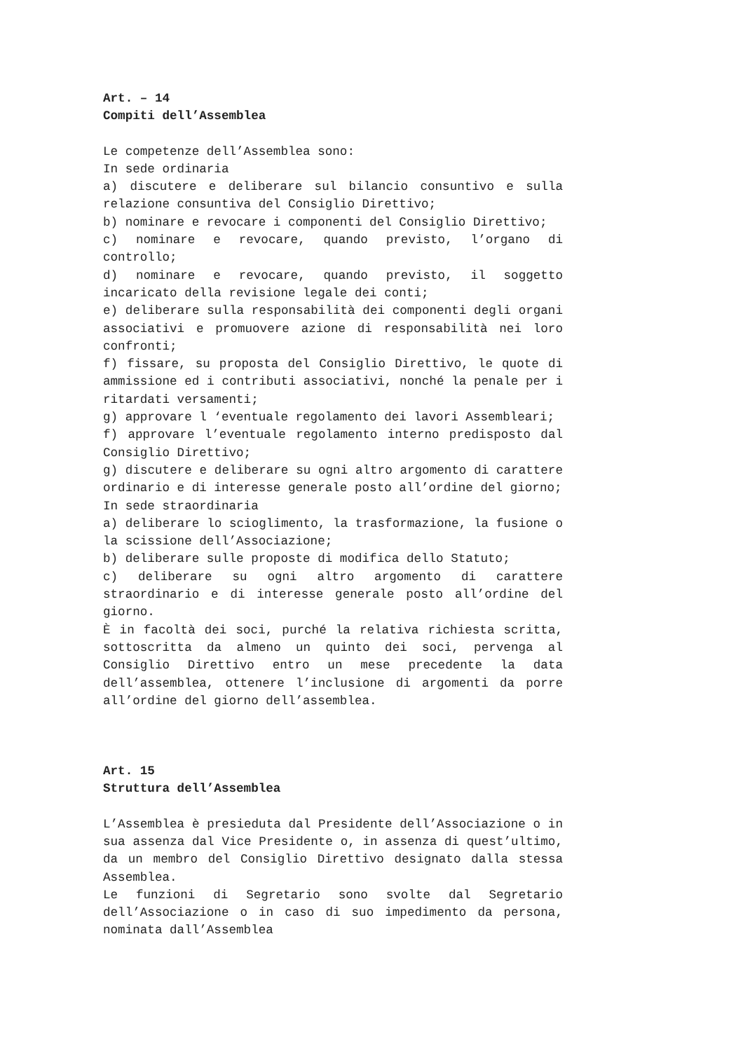Art. – 14
Compiti dell’Assemblea
Le competenze dell’Assemblea sono:
In sede ordinaria
a) discutere e deliberare sul bilancio consuntivo e sulla relazione consuntiva del Consiglio Direttivo;
b) nominare e revocare i componenti del Consiglio Direttivo;
c) nominare e revocare, quando previsto, l’organo di controllo;
d) nominare e revocare, quando previsto, il soggetto incaricato della revisione legale dei conti;
e) deliberare sulla responsabilità dei componenti degli organi associativi e promuovere azione di responsabilità nei loro confronti;
f) fissare, su proposta del Consiglio Direttivo, le quote di ammissione ed i contributi associativi, nonché la penale per i ritardati versamenti;
g) approvare l ‘eventuale regolamento dei lavori Assembleari;
f) approvare l’eventuale regolamento interno predisposto dal Consiglio Direttivo;
g) discutere e deliberare su ogni altro argomento di carattere ordinario e di interesse generale posto all’ordine del giorno;
In sede straordinaria
a) deliberare lo scioglimento, la trasformazione, la fusione o la scissione dell’Associazione;
b) deliberare sulle proposte di modifica dello Statuto;
c) deliberare su ogni altro argomento di carattere straordinario e di interesse generale posto all’ordine del giorno.
È in facoltà dei soci, purché la relativa richiesta scritta, sottoscritta da almeno un quinto dei soci, pervenga al Consiglio Direttivo entro un mese precedente la data dell’assemblea, ottenere l’inclusione di argomenti da porre all’ordine del giorno dell’assemblea.
Art. 15
Struttura dell’Assemblea
L’Assemblea è presieduta dal Presidente dell’Associazione o in sua assenza dal Vice Presidente o, in assenza di quest’ultimo, da un membro del Consiglio Direttivo designato dalla stessa Assemblea.
Le funzioni di Segretario sono svolte dal Segretario dell’Associazione o in caso di suo impedimento da persona, nominata dall’Assemblea